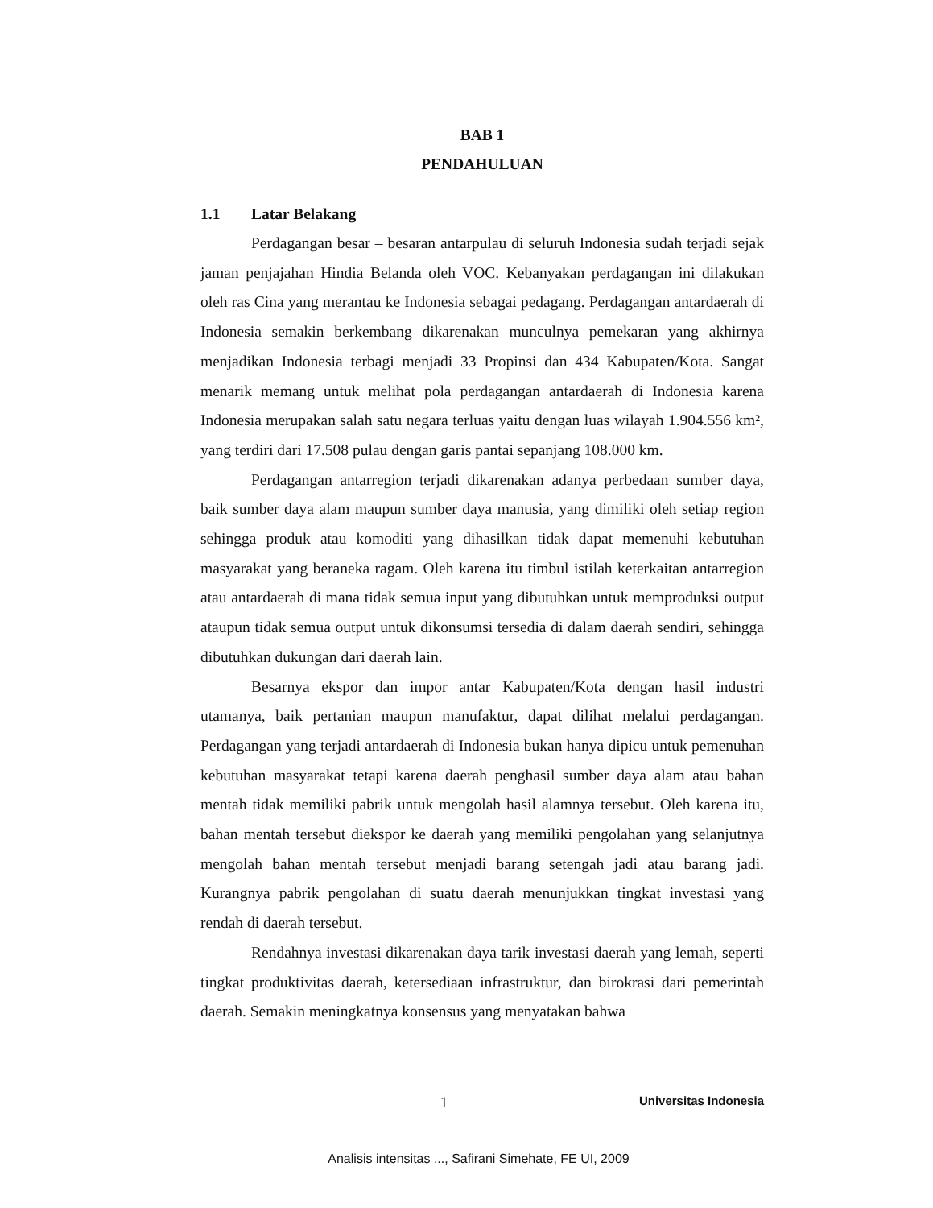BAB 1
PENDAHULUAN
1.1 Latar Belakang
Perdagangan besar – besaran antarpulau di seluruh Indonesia sudah terjadi sejak jaman penjajahan Hindia Belanda oleh VOC. Kebanyakan perdagangan ini dilakukan oleh ras Cina yang merantau ke Indonesia sebagai pedagang. Perdagangan antardaerah di Indonesia semakin berkembang dikarenakan munculnya pemekaran yang akhirnya menjadikan Indonesia terbagi menjadi 33 Propinsi dan 434 Kabupaten/Kota. Sangat menarik memang untuk melihat pola perdagangan antardaerah di Indonesia karena Indonesia merupakan salah satu negara terluas yaitu dengan luas wilayah 1.904.556 km², yang terdiri dari 17.508 pulau dengan garis pantai sepanjang 108.000 km.
Perdagangan antarregion terjadi dikarenakan adanya perbedaan sumber daya, baik sumber daya alam maupun sumber daya manusia, yang dimiliki oleh setiap region sehingga produk atau komoditi yang dihasilkan tidak dapat memenuhi kebutuhan masyarakat yang beraneka ragam. Oleh karena itu timbul istilah keterkaitan antarregion atau antardaerah di mana tidak semua input yang dibutuhkan untuk memproduksi output ataupun tidak semua output untuk dikonsumsi tersedia di dalam daerah sendiri, sehingga dibutuhkan dukungan dari daerah lain.
Besarnya ekspor dan impor antar Kabupaten/Kota dengan hasil industri utamanya, baik pertanian maupun manufaktur, dapat dilihat melalui perdagangan. Perdagangan yang terjadi antardaerah di Indonesia bukan hanya dipicu untuk pemenuhan kebutuhan masyarakat tetapi karena daerah penghasil sumber daya alam atau bahan mentah tidak memiliki pabrik untuk mengolah hasil alamnya tersebut. Oleh karena itu, bahan mentah tersebut diekspor ke daerah yang memiliki pengolahan yang selanjutnya mengolah bahan mentah tersebut menjadi barang setengah jadi atau barang jadi. Kurangnya pabrik pengolahan di suatu daerah menunjukkan tingkat investasi yang rendah di daerah tersebut.
Rendahnya investasi dikarenakan daya tarik investasi daerah yang lemah, seperti tingkat produktivitas daerah, ketersediaan infrastruktur, dan birokrasi dari pemerintah daerah. Semakin meningkatnya konsensus yang menyatakan bahwa
1 Universitas Indonesia
Analisis intensitas ..., Safirani Simehate, FE UI, 2009